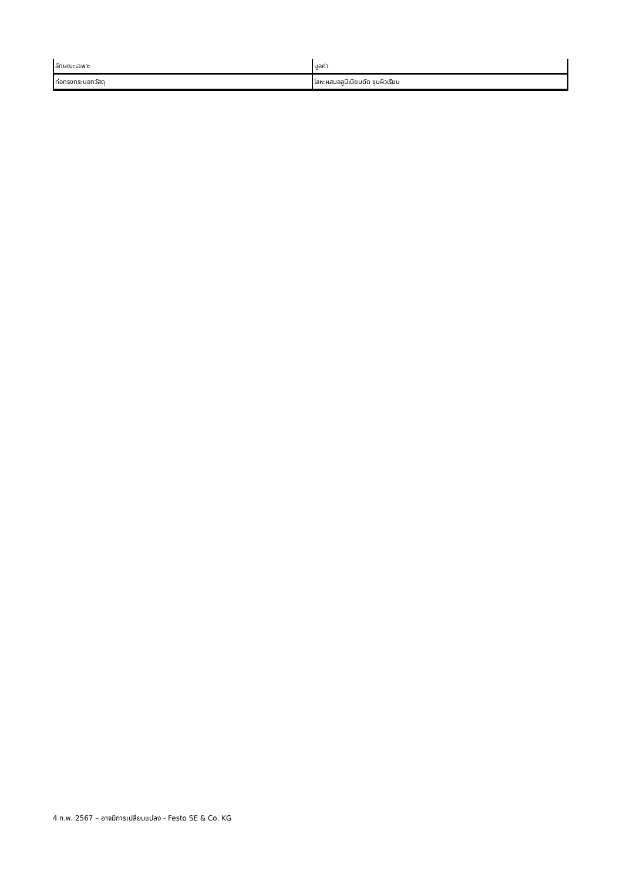| ลักษณะเฉพาะ | มูลค่า |
| --- | --- |
| ท่อทรงกระบอกวัสดุ | โลหะผสมอลูมิเนียมดัด ชุบผิวเรียบ |
4 ก.พ. 2567 – อาจมีการเปลี่ยนแปลง - Festo SE & Co. KG